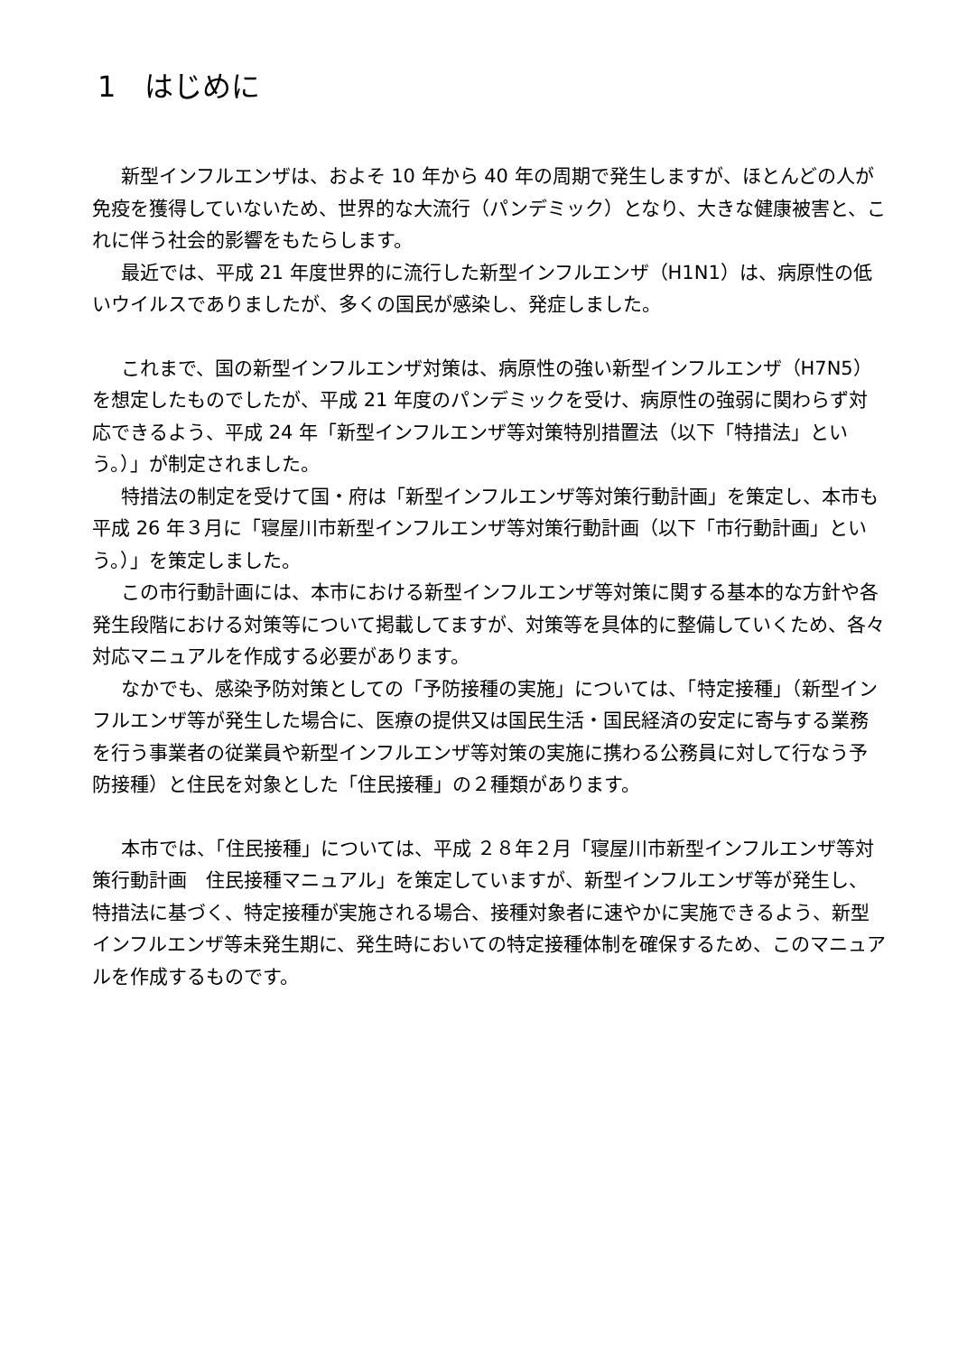1　はじめに
新型インフルエンザは、およそ 10 年から 40 年の周期で発生しますが、ほとんどの人が免疫を獲得していないため、世界的な大流行（パンデミック）となり、大きな健康被害と、これに伴う社会的影響をもたらします。
最近では、平成 21 年度世界的に流行した新型インフルエンザ（H1N1）は、病原性の低いウイルスでありましたが、多くの国民が感染し、発症しました。
これまで、国の新型インフルエンザ対策は、病原性の強い新型インフルエンザ（H7N5）を想定したものでしたが、平成 21 年度のパンデミックを受け、病原性の強弱に関わらず対応できるよう、平成 24 年「新型インフルエンザ等対策特別措置法（以下「特措法」という。）」が制定されました。
特措法の制定を受けて国・府は「新型インフルエンザ等対策行動計画」を策定し、本市も平成 26 年３月に「寝屋川市新型インフルエンザ等対策行動計画（以下「市行動計画」という。）」を策定しました。
この市行動計画には、本市における新型インフルエンザ等対策に関する基本的な方針や各発生段階における対策等について掲載してますが、対策等を具体的に整備していくため、各々対応マニュアルを作成する必要があります。
なかでも、感染予防対策としての「予防接種の実施」については、「特定接種」（新型インフルエンザ等が発生した場合に、医療の提供又は国民生活・国民経済の安定に寄与する業務を行う事業者の従業員や新型インフルエンザ等対策の実施に携わる公務員に対して行なう予防接種）と住民を対象とした「住民接種」の２種類があります。
本市では、「住民接種」については、平成 ２８年２月「寝屋川市新型インフルエンザ等対策行動計画　住民接種マニュアル」を策定していますが、新型インフルエンザ等が発生し、特措法に基づく、特定接種が実施される場合、接種対象者に速やかに実施できるよう、新型インフルエンザ等未発生期に、発生時においての特定接種体制を確保するため、このマニュアルを作成するものです。